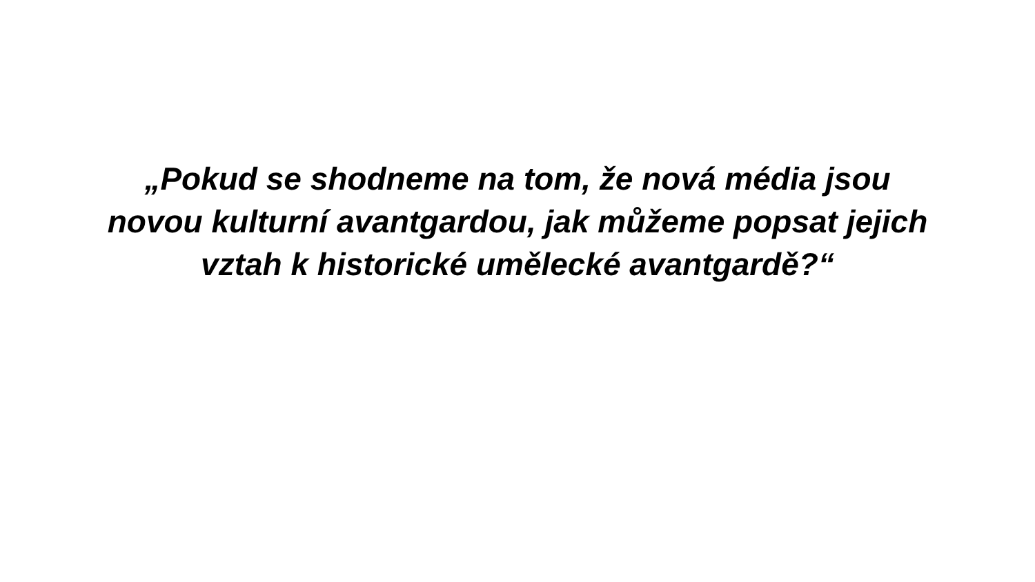„Pokud se shodneme na tom, že nová média jsou
novou kulturní avantgardou, jak můžeme popsat jejich
vztah k historické umělecké avantgardě?“